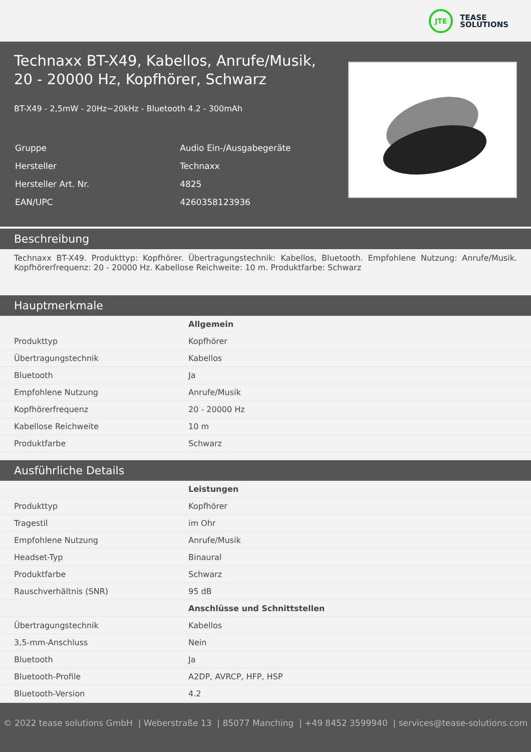JTE
TEASE
SOLUTIONS
Technaxx BT-X49, Kabellos, Anrufe/Musik,
20 - 20000 Hz, Kopfhörer, Schwarz
BT-X49 - 2,5mW - 20Hz~20kHz - Bluetooth 4.2 - 300mAh
| Gruppe | Audio Ein-/Ausgabegeräte |
| Hersteller | Technaxx |
| Hersteller Art. Nr. | 4825 |
| EAN/UPC | 4260358123936 |
Beschreibung
Technaxx BT-X49. Produkttyp: Kopfhörer. Übertragungstechnik: Kabellos, Bluetooth. Empfohlene Nutzung: Anrufe/Musik. Kopfhörerfrequenz: 20 - 20000 Hz. Kabellose Reichweite: 10 m. Produktfarbe: Schwarz
Hauptmerkmale
| | Allgemein |
| Produkttyp | Kopfhörer |
| Übertragungstechnik | Kabellos |
| Bluetooth | Ja |
| Empfohlene Nutzung | Anrufe/Musik |
| Kopfhörerfrequenz | 20 - 20000 Hz |
| Kabellose Reichweite | 10 m |
| Produktfarbe | Schwarz |
Ausführliche Details
| | Leistungen |
| Produkttyp | Kopfhörer |
| Tragestil | im Ohr |
| Empfohlene Nutzung | Anrufe/Musik |
| Headset-Typ | Binaural |
| Produktfarbe | Schwarz |
| Rauschverhältnis (SNR) | 95 dB |
| | Anschlüsse und Schnittstellen |
| Übertragungstechnik | Kabellos |
| 3,5-mm-Anschluss | Nein |
| Bluetooth | Ja |
| Bluetooth-Profile | A2DP, AVRCP, HFP, HSP |
| Bluetooth-Version | 4.2 |
© 2022 tease solutions GmbH | Weberstraße 13 | 85077 Manching | +49 8452 3599940 | services@tease-solutions.com